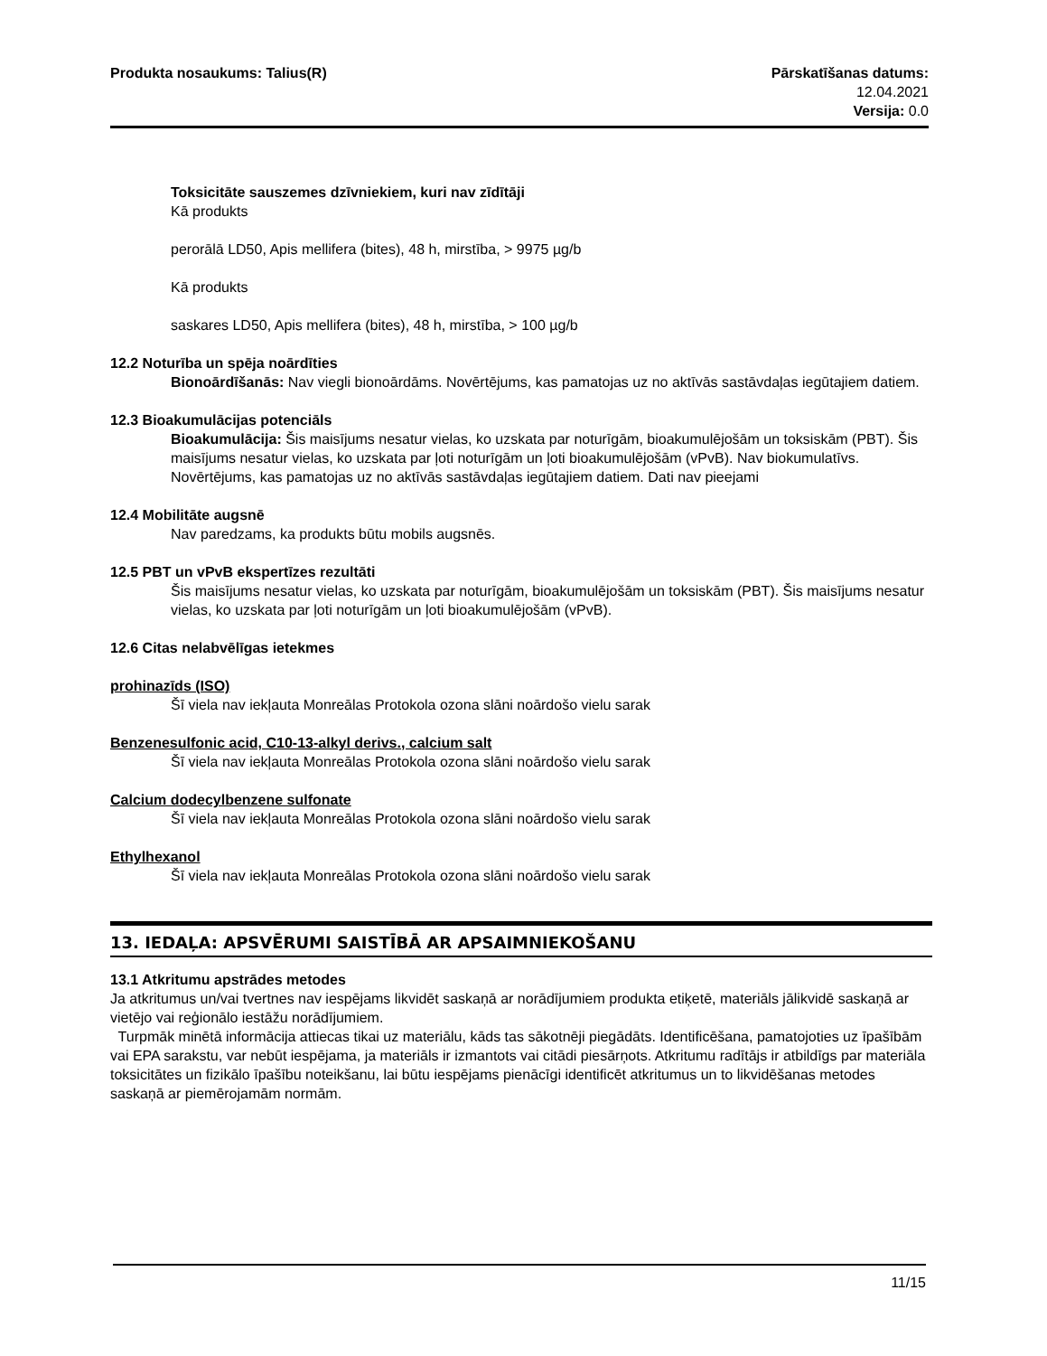Produkta nosaukums: Talius(R) Pārskatīšanas datums:
12.04.2021
Versija: 0.0
Toksicitāte sauszemes dzīvniekiem, kuri nav zīdītāji
Kā produkts
perorālā LD50, Apis mellifera (bites), 48 h, mirstība, > 9975 µg/b
Kā produkts
saskares LD50, Apis mellifera (bites), 48 h, mirstība, > 100 µg/b
12.2 Noturība un spēja noārdīties
Bionoārdīšanās: Nav viegli bionoārdāms. Novērtējums, kas pamatojas uz no aktīvās sastāvdaļas iegūtajiem datiem.
12.3 Bioakumulācijas potenciāls
Bioakumulācija: Šis maisījums nesatur vielas, ko uzskata par noturīgām, bioakumulējošām un toksiskām (PBT). Šis maisījums nesatur vielas, ko uzskata par ļoti noturīgām un ļoti bioakumulējošām (vPvB). Nav biokumulatīvs. Novērtējums, kas pamatojas uz no aktīvās sastāvdaļas iegūtajiem datiem. Dati nav pieejami
12.4 Mobilitāte augsnē
Nav paredzams, ka produkts būtu mobils augsnēs.
12.5 PBT un vPvB ekspertīzes rezultāti
Šis maisījums nesatur vielas, ko uzskata par noturīgām, bioakumulējošām un toksiskām (PBT). Šis maisījums nesatur vielas, ko uzskata par ļoti noturīgām un ļoti bioakumulējošām (vPvB).
12.6 Citas nelabvēlīgas ietekmes
prohinazīds (ISO)
Šī viela nav iekļauta Monreālas Protokola ozona slāni noārdošo vielu sarak
Benzenesulfonic acid, C10-13-alkyl derivs., calcium salt
Šī viela nav iekļauta Monreālas Protokola ozona slāni noārdošo vielu sarak
Calcium dodecylbenzene sulfonate
Šī viela nav iekļauta Monreālas Protokola ozona slāni noārdošo vielu sarak
Ethylhexanol
Šī viela nav iekļauta Monreālas Protokola ozona slāni noārdošo vielu sarak
13. IEDAĻA: APSVĒRUMI SAISTĪBĀ AR APSAIMNIEKOŠANU
13.1 Atkritumu apstrādes metodes
Ja atkritumus un/vai tvertnes nav iespējams likvidēt saskaņā ar norādījumiem produkta etiķetē, materiāls jālikvidē saskaņā ar vietējo vai reģionālo iestāžu norādījumiem.
Turpmāk minētā informācija attiecas tikai uz materiālu, kāds tas sākotnēji piegādāts. Identificēšana, pamatojoties uz īpašībām vai EPA sarakstu, var nebūt iespējama, ja materiāls ir izmantots vai citādi piesārņots. Atkritumu radītājs ir atbildīgs par materiāla toksicitātes un fizikālo īpašību noteikšanu, lai būtu iespējams pienācīgi identificēt atkritumus un to likvidēšanas metodes saskaņā ar piemērojamām normām.
11/15